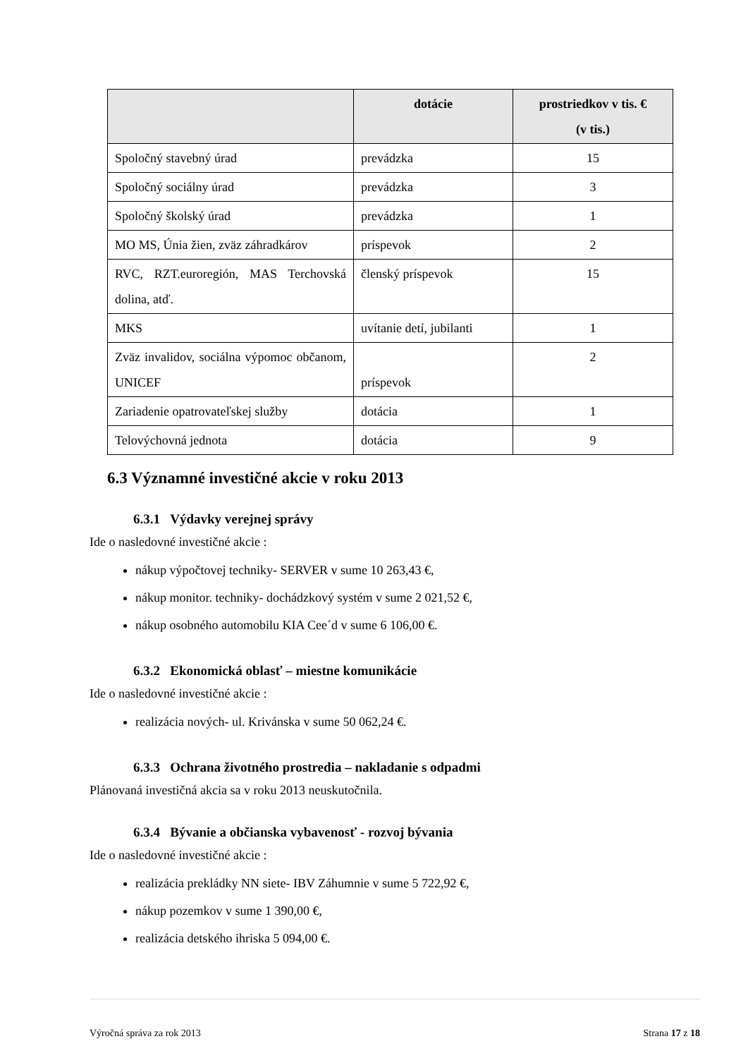| | dotácie | prostriedkov v tis. € (v tis.) |
| --- | --- | --- |
| Spoločný stavebný úrad | prevádzka | 15 |
| Spoločný sociálny úrad | prevádzka | 3 |
| Spoločný školský úrad | prevádzka | 1 |
| MO MS, Únia žien, zväz záhradkárov | príspevok | 2 |
| RVC, RZT.euroregión, MAS Terchovská dolina, atď. | členský príspevok | 15 |
| MKS | uvítanie detí, jubilanti | 1 |
| Zväz invalidov, sociálna výpomoc občanom, UNICEF | príspevok | 2 |
| Zariadenie opatrovateľskej služby | dotácia | 1 |
| Telovýchovná jednota | dotácia | 9 |
6.3 Významné investičné akcie v roku 2013
6.3.1 Výdavky verejnej správy
Ide o nasledovné investičné akcie :
nákup výpočtovej techniky- SERVER v sume 10 263,43 €,
nákup monitor. techniky- dochádzkový systém v sume 2 021,52 €,
nákup osobného automobilu KIA Cee´d v sume 6 106,00 €.
6.3.2 Ekonomická oblasť – miestne komunikácie
Ide o nasledovné investičné akcie :
realizácia nových- ul. Krivánska v sume 50 062,24 €.
6.3.3 Ochrana životného prostredia – nakladanie s odpadmi
Plánovaná investičná akcia sa v roku 2013 neuskutočnila.
6.3.4 Bývanie a občianska vybavenosť - rozvoj bývania
Ide o nasledovné investičné akcie :
realizácia prekládky NN siete- IBV Záhumnie v sume 5 722,92 €,
nákup pozemkov v sume 1 390,00 €,
realizácia detského ihriska 5 094,00 €.
Výročná správa za rok 2013 Strana 17 z 18